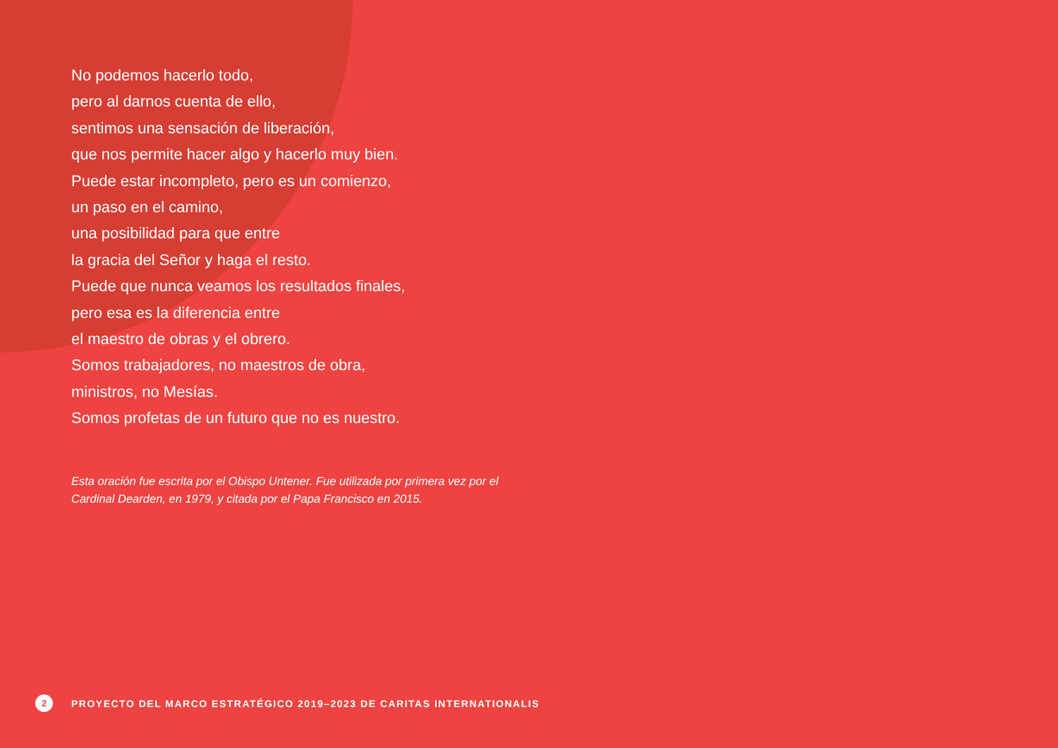No podemos hacerlo todo,
pero al darnos cuenta de ello,
sentimos una sensación de liberación,
que nos permite hacer algo y hacerlo muy bien.
Puede estar incompleto, pero es un comienzo,
un paso en el camino,
una posibilidad para que entre
la gracia del Señor y haga el resto.
Puede que nunca veamos los resultados finales,
pero esa es la diferencia entre
el maestro de obras y el obrero.
Somos trabajadores, no maestros de obra,
ministros, no Mesías.
Somos profetas de un futuro que no es nuestro.
Esta oración fue escrita por el Obispo Untener. Fue utilizada por primera vez por el Cardinal Dearden, en 1979, y citada por el Papa Francisco en 2015.
2 PROYECTO DEL MARCO ESTRATÉGICO 2019–2023 DE CARITAS INTERNATIONALIS